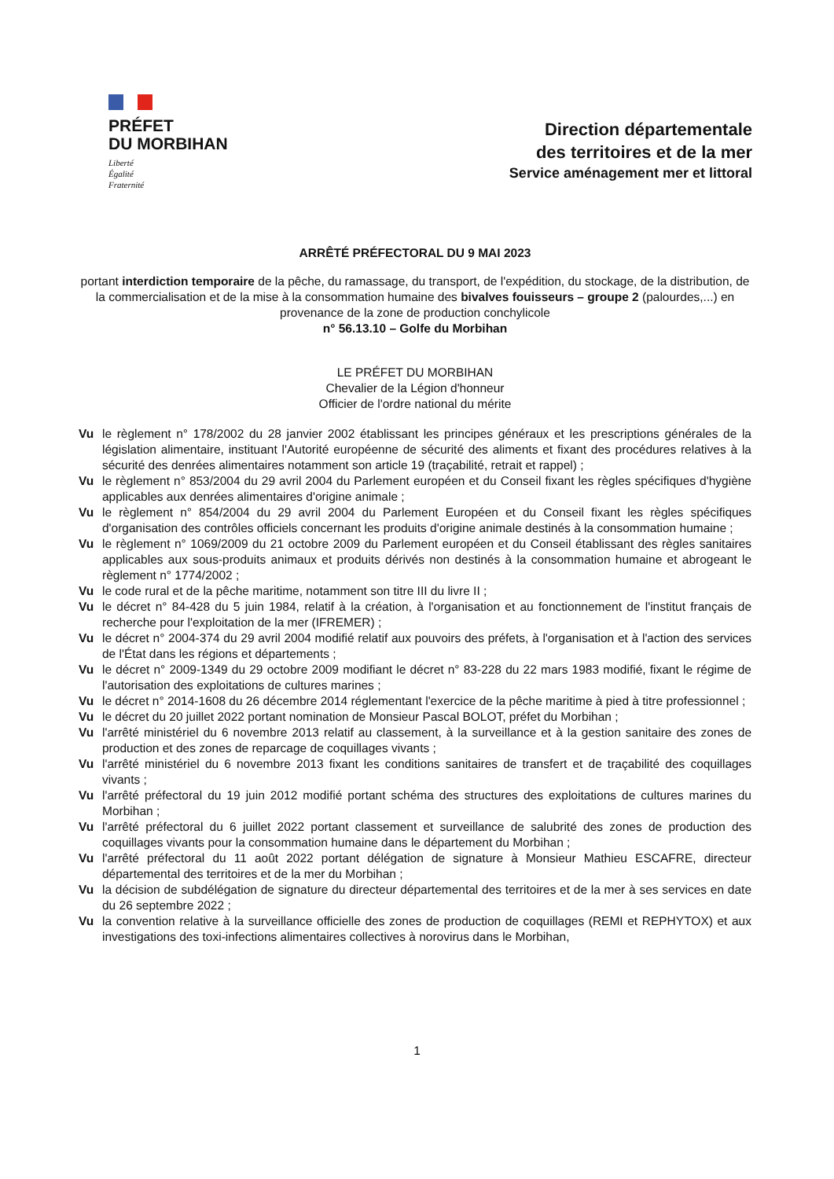PRÉFET
DU MORBIHAN
Liberté
Égalité
Fraternité
Direction départementale
des territoires et de la mer
Service aménagement mer et littoral
ARRÊTÉ PRÉFECTORAL DU 9 MAI 2023
portant interdiction temporaire de la pêche, du ramassage, du transport, de l'expédition, du stockage, de la distribution, de la commercialisation et de la mise à la consommation humaine des bivalves fouisseurs – groupe 2 (palourdes,...) en provenance de la zone de production conchylicole
n° 56.13.10 – Golfe du Morbihan
LE PRÉFET DU MORBIHAN
Chevalier de la Légion d'honneur
Officier de l'ordre national du mérite
Vu le règlement n° 178/2002 du 28 janvier 2002 établissant les principes généraux et les prescriptions générales de la législation alimentaire, instituant l'Autorité européenne de sécurité des aliments et fixant des procédures relatives à la sécurité des denrées alimentaires notamment son article 19 (traçabilité, retrait et rappel) ;
Vu le règlement n° 853/2004 du 29 avril 2004 du Parlement européen et du Conseil fixant les règles spécifiques d'hygiène applicables aux denrées alimentaires d'origine animale ;
Vu le règlement n° 854/2004 du 29 avril 2004 du Parlement Européen et du Conseil fixant les règles spécifiques d'organisation des contrôles officiels concernant les produits d'origine animale destinés à la consommation humaine ;
Vu le règlement n° 1069/2009 du 21 octobre 2009 du Parlement européen et du Conseil établissant des règles sanitaires applicables aux sous-produits animaux et produits dérivés non destinés à la consommation humaine et abrogeant le règlement n° 1774/2002 ;
Vu le code rural et de la pêche maritime, notamment son titre III du livre II ;
Vu le décret n° 84-428 du 5 juin 1984, relatif à la création, à l'organisation et au fonctionnement de l'institut français de recherche pour l'exploitation de la mer (IFREMER) ;
Vu le décret n° 2004-374 du 29 avril 2004 modifié relatif aux pouvoirs des préfets, à l'organisation et à l'action des services de l'État dans les régions et départements ;
Vu le décret n° 2009-1349 du 29 octobre 2009 modifiant le décret n° 83-228 du 22 mars 1983 modifié, fixant le régime de l'autorisation des exploitations de cultures marines ;
Vu le décret n° 2014-1608 du 26 décembre 2014 réglementant l'exercice de la pêche maritime à pied à titre professionnel ;
Vu le décret du 20 juillet 2022 portant nomination de Monsieur Pascal BOLOT, préfet du Morbihan ;
Vu l'arrêté ministériel du 6 novembre 2013 relatif au classement, à la surveillance et à la gestion sanitaire des zones de production et des zones de reparcage de coquillages vivants ;
Vu l'arrêté ministériel du 6 novembre 2013 fixant les conditions sanitaires de transfert et de traçabilité des coquillages vivants ;
Vu l'arrêté préfectoral du 19 juin 2012 modifié portant schéma des structures des exploitations de cultures marines du Morbihan ;
Vu l'arrêté préfectoral du 6 juillet 2022 portant classement et surveillance de salubrité des zones de production des coquillages vivants pour la consommation humaine dans le département du Morbihan ;
Vu l'arrêté préfectoral du 11 août 2022 portant délégation de signature à Monsieur Mathieu ESCAFRE, directeur départemental des territoires et de la mer du Morbihan ;
Vu la décision de subdélégation de signature du directeur départemental des territoires et de la mer à ses services en date du 26 septembre 2022 ;
Vu la convention relative à la surveillance officielle des zones de production de coquillages (REMI et REPHYTOX) et aux investigations des toxi-infections alimentaires collectives à norovirus dans le Morbihan,
1